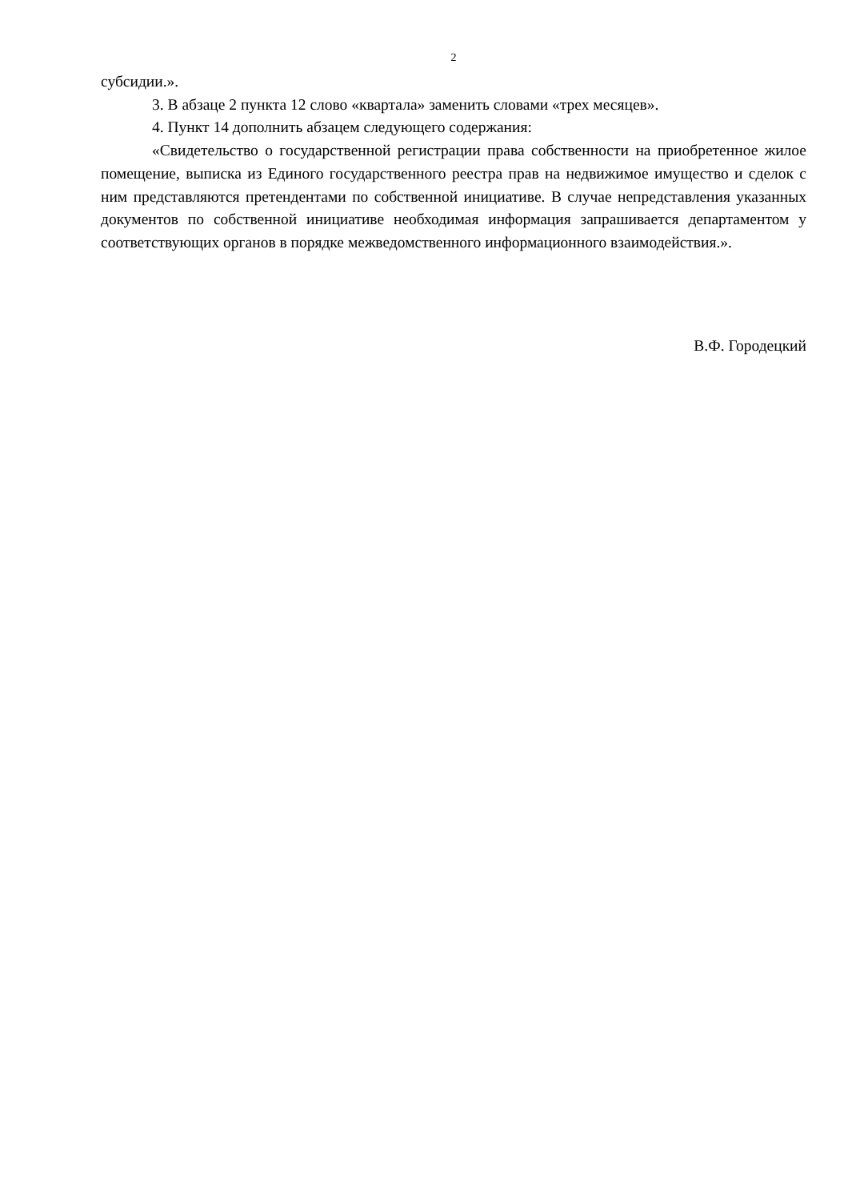2
субсидии.».
3. В абзаце 2 пункта 12 слово «квартала» заменить словами «трех месяцев».
4. Пункт 14 дополнить абзацем следующего содержания:
«Свидетельство о государственной регистрации права собственности на приобретенное жилое помещение, выписка из Единого государственного реестра прав на недвижимое имущество и сделок с ним представляются претендентами по собственной инициативе. В случае непредставления указанных документов по собственной инициативе необходимая информация запрашивается департаментом у соответствующих органов в порядке межведомственного информационного взаимодействия.».
В.Ф. Городецкий